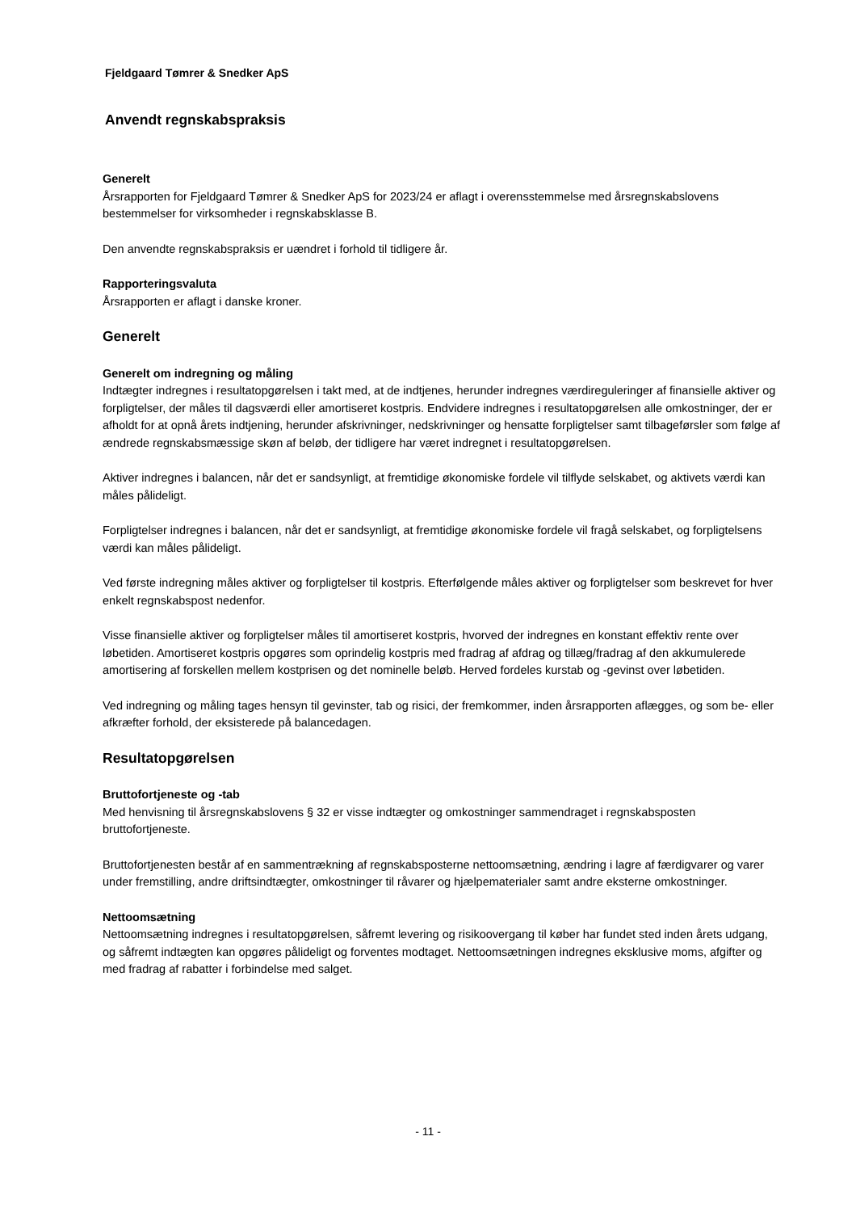Fjeldgaard Tømrer & Snedker ApS
Anvendt regnskabspraksis
Generelt
Årsrapporten for Fjeldgaard Tømrer & Snedker ApS for 2023/24 er aflagt i overensstemmelse med årsregnskabslovens bestemmelser for virksomheder i regnskabsklasse B.
Den anvendte regnskabspraksis er uændret i forhold til tidligere år.
Rapporteringsvaluta
Årsrapporten er aflagt i danske kroner.
Generelt
Generelt om indregning og måling
Indtægter indregnes i resultatopgørelsen i takt med, at de indtjenes, herunder indregnes værdireguleringer af finansielle aktiver og forpligtelser, der måles til dagsværdi eller amortiseret kostpris. Endvidere indregnes i resultatopgørelsen alle omkostninger, der er afholdt for at opnå årets indtjening, herunder afskrivninger, nedskrivninger og hensatte forpligtelser samt tilbageførsler som følge af ændrede regnskabsmæssige skøn af beløb, der tidligere har været indregnet i resultatopgørelsen.
Aktiver indregnes i balancen, når det er sandsynligt, at fremtidige økonomiske fordele vil tilflyde selskabet, og aktivets værdi kan måles pålideligt.
Forpligtelser indregnes i balancen, når det er sandsynligt, at fremtidige økonomiske fordele vil fragå selskabet, og forpligtelsens værdi kan måles pålideligt.
Ved første indregning måles aktiver og forpligtelser til kostpris. Efterfølgende måles aktiver og forpligtelser som beskrevet for hver enkelt regnskabspost nedenfor.
Visse finansielle aktiver og forpligtelser måles til amortiseret kostpris, hvorved der indregnes en konstant effektiv rente over løbetiden. Amortiseret kostpris opgøres som oprindelig kostpris med fradrag af afdrag og tillæg/fradrag af den akkumulerede amortisering af forskellen mellem kostprisen og det nominelle beløb. Herved fordeles kurstab og -gevinst over løbetiden.
Ved indregning og måling tages hensyn til gevinster, tab og risici, der fremkommer, inden årsrapporten aflægges, og som be- eller afkræfter forhold, der eksisterede på balancedagen.
Resultatopgørelsen
Bruttofortjeneste og -tab
Med henvisning til årsregnskabslovens § 32 er visse indtægter og omkostninger sammendraget i regnskabsposten bruttofortjeneste.
Bruttofortjenesten består af en sammentrækning af regnskabsposterne nettoomsætning, ændring i lagre af færdigvarer og varer under fremstilling, andre driftsindtægter, omkostninger til råvarer og hjælpematerialer samt andre eksterne omkostninger.
Nettoomsætning
Nettoomsætning indregnes i resultatopgørelsen, såfremt levering og risikoovergang til køber har fundet sted inden årets udgang, og såfremt indtægten kan opgøres pålideligt og forventes modtaget. Nettoomsætningen indregnes eksklusive moms, afgifter og med fradrag af rabatter i forbindelse med salget.
- 11 -